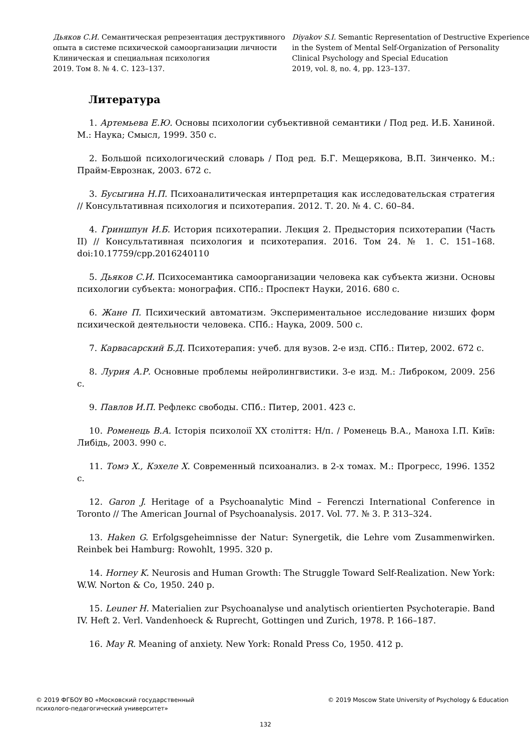Дьяков С.И. Семантическая репрезентация деструктивного опыта в системе психической самоорганизации личности
Клиническая и специальная психология
2019. Том 8. № 4. С. 123–137.
Diyakov S.I. Semantic Representation of Destructive Experience in the System of Mental Self-Organization of Personality
Clinical Psychology and Special Education
2019, vol. 8, no. 4, pp. 123–137.
Литература
1. Артемьева Е.Ю. Основы психологии субъективной семантики / Под ред. И.Б. Ханиной. М.: Наука; Смысл, 1999. 350 с.
2. Большой психологический словарь / Под ред. Б.Г. Мещерякова, В.П. Зинченко. М.: Прайм-Еврознак, 2003. 672 с.
3. Бусыгина Н.П. Психоаналитическая интерпретация как исследовательская стратегия // Консультативная психология и психотерапия. 2012. Т. 20. № 4. С. 60–84.
4. Гриншпун И.Б. История психотерапии. Лекция 2. Предыстория психотерапии (Часть II) // Консультативная психология и психотерапия. 2016. Том 24. № 1. С. 151–168. doi:10.17759/cpp.2016240110
5. Дьяков С.И. Психосемантика самоорганизации человека как субъекта жизни. Основы психологии субъекта: монография. СПб.: Проспект Науки, 2016. 680 с.
6. Жане П. Психический автоматизм. Экспериментальное исследование низших форм психической деятельности человека. СПб.: Наука, 2009. 500 с.
7. Карвасарский Б.Д. Психотерапия: учеб. для вузов. 2-е изд. СПб.: Питер, 2002. 672 с.
8. Лурия А.Р. Основные проблемы нейролингвистики. 3-е изд. М.: Либроком, 2009. 256 с.
9. Павлов И.П. Рефлекс свободы. СПб.: Питер, 2001. 423 с.
10. Роменець В.А. Історія психолоії XX століття: Н/п. / Роменець В.А., Маноха І.П. Київ: Либідь, 2003. 990 с.
11. Томэ Х., Кэхеле Х. Современный психоанализ. в 2-х томах. М.: Прогресс, 1996. 1352 с.
12. Garon J. Heritage of a Psychoanalytic Mind – Ferenczi International Conference in Toronto // The American Journal of Psychoanalysis. 2017. Vol. 77. № 3. P. 313–324.
13. Haken G. Erfolgsgeheimnisse der Natur: Synergetik, die Lehre vom Zusammenwirken. Reinbek bei Hamburg: Rowohlt, 1995. 320 p.
14. Horney K. Neurosis and Human Growth: The Struggle Toward Self-Realization. New York: W.W. Norton & Co, 1950. 240 p.
15. Leuner H. Materialien zur Psychoanalyse und analytisch orientierten Psychoterapie. Band IV. Heft 2. Verl. Vandenhoeck & Ruprecht, Gottingen und Zurich, 1978. P. 166–187.
16. May R. Meaning of anxiety. New York: Ronald Press Co, 1950. 412 p.
© 2019 ФГБОУ ВО «Московский государственный
психолого-педагогический университет»
© 2019 Moscow State University of Psychology & Education
132